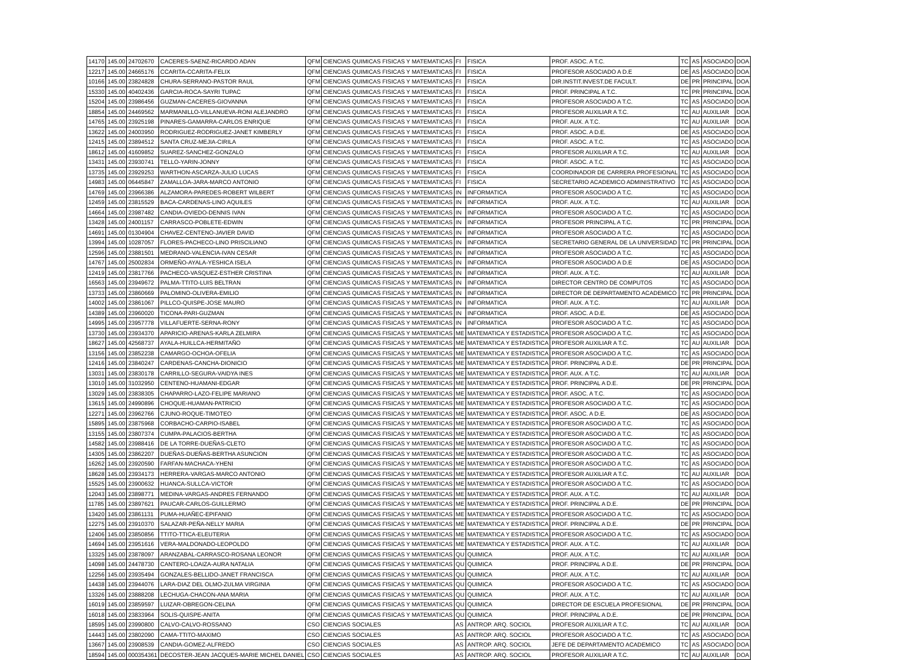| 14170 | 145.00 | 24702670 | CACERES-SAENZ-RICARDO ADAN | QFM | CIENCIAS QUIMICAS FISICAS Y MATEMATICAS | FI | FISICA | PROF. ASOC. A T.C. | TC | AS | ASOCIADO | DOA |
| 12217 | 145.00 | 24665176 | CCARITA-CCARITA-FELIX | QFM | CIENCIAS QUIMICAS FISICAS Y MATEMATICAS | FI | FISICA | PROFESOR ASOCIADO A D.E | DE | AS | ASOCIADO | DOA |
| 10166 | 145.00 | 23824828 | CHURA-SERRANO-PASTOR RAUL | QFM | CIENCIAS QUIMICAS FISICAS Y MATEMATICAS | FI | FISICA | DIR.INSTIT.INVEST.DE FACULT. | DE | PR | PRINCIPAL | DOA |
| 15330 | 145.00 | 40402436 | GARCIA-ROCA-SAYRI TUPAC | QFM | CIENCIAS QUIMICAS FISICAS Y MATEMATICAS | FI | FISICA | PROF. PRINCIPAL A T.C. | TC | PR | PRINCIPAL | DOA |
| 15204 | 145.00 | 23986456 | GUZMAN-CACERES-GIOVANNA | QFM | CIENCIAS QUIMICAS FISICAS Y MATEMATICAS | FI | FISICA | PROFESOR ASOCIADO A T.C. | TC | AS | ASOCIADO | DOA |
| 18854 | 145.00 | 24469562 | MARMANILLO-VILLANUEVA-RONI ALEJANDRO | QFM | CIENCIAS QUIMICAS FISICAS Y MATEMATICAS | FI | FISICA | PROFESOR AUXILIAR A T.C. | TC | AU | AUXILIAR | DOA |
| 14765 | 145.00 | 23925198 | PINARES-GAMARRA-CARLOS ENRIQUE | QFM | CIENCIAS QUIMICAS FISICAS Y MATEMATICAS | FI | FISICA | PROF. AUX. A T.C. | TC | AU | AUXILIAR | DOA |
| 13622 | 145.00 | 24003950 | RODRIGUEZ-RODRIGUEZ-JANET KIMBERLY | QFM | CIENCIAS QUIMICAS FISICAS Y MATEMATICAS | FI | FISICA | PROF. ASOC. A D.E. | DE | AS | ASOCIADO | DOA |
| 12415 | 145.00 | 23894512 | SANTA CRUZ-MEJIA-CIRILA | QFM | CIENCIAS QUIMICAS FISICAS Y MATEMATICAS | FI | FISICA | PROF. ASOC. A T.C. | TC | AS | ASOCIADO | DOA |
| 18612 | 145.00 | 41609852 | SUAREZ-SANCHEZ-GONZALO | QFM | CIENCIAS QUIMICAS FISICAS Y MATEMATICAS | FI | FISICA | PROFESOR AUXILIAR A T.C. | TC | AU | AUXILIAR | DOA |
| 13431 | 145.00 | 23930741 | TELLO-YARIN-JONNY | QFM | CIENCIAS QUIMICAS FISICAS Y MATEMATICAS | FI | FISICA | PROF. ASOC. A T.C. | TC | AS | ASOCIADO | DOA |
| 13735 | 145.00 | 23929253 | WARTHON-ASCARZA-JULIO LUCAS | QFM | CIENCIAS QUIMICAS FISICAS Y MATEMATICAS | FI | FISICA | COORDINADOR DE CARRERA PROFESIONAL | TC | AS | ASOCIADO | DOA |
| 14983 | 145.00 | 06445847 | ZAMALLOA-JARA-MARCO ANTONIO | QFM | CIENCIAS QUIMICAS FISICAS Y MATEMATICAS | FI | FISICA | SECRETARIO ACADEMICO ADMINISTRATIVO | TC | AS | ASOCIADO | DOA |
| 14769 | 145.00 | 23966386 | ALZAMORA-PAREDES-ROBERT WILBERT | QFM | CIENCIAS QUIMICAS FISICAS Y MATEMATICAS | IN | INFORMATICA | PROFESOR ASOCIADO A T.C. | TC | AS | ASOCIADO | DOA |
| 12459 | 145.00 | 23815529 | BACA-CARDENAS-LINO AQUILES | QFM | CIENCIAS QUIMICAS FISICAS Y MATEMATICAS | IN | INFORMATICA | PROF. AUX. A T.C. | TC | AU | AUXILIAR | DOA |
| 14664 | 145.00 | 23987482 | CANDIA-OVIEDO-DENNIS IVAN | QFM | CIENCIAS QUIMICAS FISICAS Y MATEMATICAS | IN | INFORMATICA | PROFESOR ASOCIADO A T.C. | TC | AS | ASOCIADO | DOA |
| 13428 | 145.00 | 24001157 | CARRASCO-POBLETE-EDWIN | QFM | CIENCIAS QUIMICAS FISICAS Y MATEMATICAS | IN | INFORMATICA | PROFESOR PRINCIPAL A T.C. | TC | PR | PRINCIPAL | DOA |
| 14691 | 145.00 | 01304904 | CHAVEZ-CENTENO-JAVIER DAVID | QFM | CIENCIAS QUIMICAS FISICAS Y MATEMATICAS | IN | INFORMATICA | PROFESOR ASOCIADO A T.C. | TC | AS | ASOCIADO | DOA |
| 13994 | 145.00 | 10287057 | FLORES-PACHECO-LINO PRISCILIANO | QFM | CIENCIAS QUIMICAS FISICAS Y MATEMATICAS | IN | INFORMATICA | SECRETARIO GENERAL DE LA UNIVERSIDAD | TC | PR | PRINCIPAL | DOA |
| 12596 | 145.00 | 23881501 | MEDRANO-VALENCIA-IVAN CESAR | QFM | CIENCIAS QUIMICAS FISICAS Y MATEMATICAS | IN | INFORMATICA | PROFESOR ASOCIADO A T.C. | TC | AS | ASOCIADO | DOA |
| 14767 | 145.00 | 25002834 | ORMEÑO-AYALA-YESHICA ISELA | QFM | CIENCIAS QUIMICAS FISICAS Y MATEMATICAS | IN | INFORMATICA | PROFESOR ASOCIADO A D.E | DE | AS | ASOCIADO | DOA |
| 12419 | 145.00 | 23817766 | PACHECO-VASQUEZ-ESTHER CRISTINA | QFM | CIENCIAS QUIMICAS FISICAS Y MATEMATICAS | IN | INFORMATICA | PROF. AUX. A T.C. | TC | AU | AUXILIAR | DOA |
| 16563 | 145.00 | 23949672 | PALMA-TTITO-LUIS BELTRAN | QFM | CIENCIAS QUIMICAS FISICAS Y MATEMATICAS | IN | INFORMATICA | DIRECTOR CENTRO DE COMPUTOS | TC | AS | ASOCIADO | DOA |
| 13733 | 145.00 | 23860669 | PALOMINO-OLIVERA-EMILIO | QFM | CIENCIAS QUIMICAS FISICAS Y MATEMATICAS | IN | INFORMATICA | DIRECTOR DE DEPARTAMENTO ACADEMICO | TC | PR | PRINCIPAL | DOA |
| 14002 | 145.00 | 23861067 | PILLCO-QUISPE-JOSE MAURO | QFM | CIENCIAS QUIMICAS FISICAS Y MATEMATICAS | IN | INFORMATICA | PROF. AUX. A T.C. | TC | AU | AUXILIAR | DOA |
| 14389 | 145.00 | 23960020 | TICONA-PARI-GUZMAN | QFM | CIENCIAS QUIMICAS FISICAS Y MATEMATICAS | IN | INFORMATICA | PROF. ASOC. A D.E. | DE | AS | ASOCIADO | DOA |
| 14995 | 145.00 | 23957778 | VILLAFUERTE-SERNA-RONY | QFM | CIENCIAS QUIMICAS FISICAS Y MATEMATICAS | IN | INFORMATICA | PROFESOR ASOCIADO A T.C. | TC | AS | ASOCIADO | DOA |
| 13730 | 145.00 | 23934370 | APARICIO-ARENAS-KARLA ZELMIRA | QFM | CIENCIAS QUIMICAS FISICAS Y MATEMATICAS | ME | MATEMATICA Y ESTADISTICA | PROFESOR ASOCIADO A T.C. | TC | AS | ASOCIADO | DOA |
| 18627 | 145.00 | 42568737 | AYALA-HUILLCA-HERMITAÑO | QFM | CIENCIAS QUIMICAS FISICAS Y MATEMATICAS | ME | MATEMATICA Y ESTADISTICA | PROFESOR AUXILIAR A T.C. | TC | AU | AUXILIAR | DOA |
| 13156 | 145.00 | 23852238 | CAMARGO-OCHOA-OFELIA | QFM | CIENCIAS QUIMICAS FISICAS Y MATEMATICAS | ME | MATEMATICA Y ESTADISTICA | PROFESOR ASOCIADO A T.C. | TC | AS | ASOCIADO | DOA |
| 12416 | 145.00 | 23840247 | CARDENAS-CANCHA-DIONICIO | QFM | CIENCIAS QUIMICAS FISICAS Y MATEMATICAS | ME | MATEMATICA Y ESTADISTICA | PROF. PRINCIPAL A D.E. | DE | PR | PRINCIPAL | DOA |
| 13031 | 145.00 | 23830178 | CARRILLO-SEGURA-VAIDYA INES | QFM | CIENCIAS QUIMICAS FISICAS Y MATEMATICAS | ME | MATEMATICA Y ESTADISTICA | PROF. AUX. A T.C. | TC | AU | AUXILIAR | DOA |
| 13010 | 145.00 | 31032950 | CENTENO-HUAMANI-EDGAR | QFM | CIENCIAS QUIMICAS FISICAS Y MATEMATICAS | ME | MATEMATICA Y ESTADISTICA | PROF. PRINCIPAL A D.E. | DE | PR | PRINCIPAL | DOA |
| 13029 | 145.00 | 23838305 | CHAPARRO-LAZO-FELIPE MARIANO | QFM | CIENCIAS QUIMICAS FISICAS Y MATEMATICAS | ME | MATEMATICA Y ESTADISTICA | PROF. ASOC. A T.C. | TC | AS | ASOCIADO | DOA |
| 13615 | 145.00 | 24990896 | CHOQUE-HUAMAN-PATRICIO | QFM | CIENCIAS QUIMICAS FISICAS Y MATEMATICAS | ME | MATEMATICA Y ESTADISTICA | PROFESOR ASOCIADO A T.C. | TC | AS | ASOCIADO | DOA |
| 12271 | 145.00 | 23962766 | CJUNO-ROQUE-TIMOTEO | QFM | CIENCIAS QUIMICAS FISICAS Y MATEMATICAS | ME | MATEMATICA Y ESTADISTICA | PROF. ASOC. A D.E. | DE | AS | ASOCIADO | DOA |
| 15895 | 145.00 | 23875968 | CORBACHO-CARPIO-ISABEL | QFM | CIENCIAS QUIMICAS FISICAS Y MATEMATICAS | ME | MATEMATICA Y ESTADISTICA | PROFESOR ASOCIADO A T.C. | TC | AS | ASOCIADO | DOA |
| 13155 | 145.00 | 23807374 | CUMPA-PALACIOS-BERTHA | QFM | CIENCIAS QUIMICAS FISICAS Y MATEMATICAS | ME | MATEMATICA Y ESTADISTICA | PROFESOR ASOCIADO A T.C. | TC | AS | ASOCIADO | DOA |
| 14582 | 145.00 | 23988416 | DE LA TORRE-DUEÑAS-CLETO | QFM | CIENCIAS QUIMICAS FISICAS Y MATEMATICAS | ME | MATEMATICA Y ESTADISTICA | PROFESOR ASOCIADO A T.C. | TC | AS | ASOCIADO | DOA |
| 14305 | 145.00 | 23862207 | DUEÑAS-DUEÑAS-BERTHA ASUNCION | QFM | CIENCIAS QUIMICAS FISICAS Y MATEMATICAS | ME | MATEMATICA Y ESTADISTICA | PROFESOR ASOCIADO A T.C. | TC | AS | ASOCIADO | DOA |
| 16262 | 145.00 | 23920590 | FARFAN-MACHACA-YHENI | QFM | CIENCIAS QUIMICAS FISICAS Y MATEMATICAS | ME | MATEMATICA Y ESTADISTICA | PROFESOR ASOCIADO A T.C. | TC | AS | ASOCIADO | DOA |
| 18628 | 145.00 | 23934173 | HERRERA-VARGAS-MARCO ANTONIO | QFM | CIENCIAS QUIMICAS FISICAS Y MATEMATICAS | ME | MATEMATICA Y ESTADISTICA | PROFESOR AUXILIAR A T.C. | TC | AU | AUXILIAR | DOA |
| 15525 | 145.00 | 23900632 | HUANCA-SULLCA-VICTOR | QFM | CIENCIAS QUIMICAS FISICAS Y MATEMATICAS | ME | MATEMATICA Y ESTADISTICA | PROFESOR ASOCIADO A T.C. | TC | AS | ASOCIADO | DOA |
| 12043 | 145.00 | 23898771 | MEDINA-VARGAS-ANDRES FERNANDO | QFM | CIENCIAS QUIMICAS FISICAS Y MATEMATICAS | ME | MATEMATICA Y ESTADISTICA | PROF. AUX. A T.C. | TC | AU | AUXILIAR | DOA |
| 11785 | 145.00 | 23897621 | PAUCAR-CARLOS-GUILLERMO | QFM | CIENCIAS QUIMICAS FISICAS Y MATEMATICAS | ME | MATEMATICA Y ESTADISTICA | PROF. PRINCIPAL A D.E. | DE | PR | PRINCIPAL | DOA |
| 13420 | 145.00 | 23861131 | PUMA-HUAÑEC-EPIFANIO | QFM | CIENCIAS QUIMICAS FISICAS Y MATEMATICAS | ME | MATEMATICA Y ESTADISTICA | PROFESOR ASOCIADO A T.C. | TC | AS | ASOCIADO | DOA |
| 12275 | 145.00 | 23910370 | SALAZAR-PEÑA-NELLY MARIA | QFM | CIENCIAS QUIMICAS FISICAS Y MATEMATICAS | ME | MATEMATICA Y ESTADISTICA | PROF. PRINCIPAL A D.E. | DE | PR | PRINCIPAL | DOA |
| 12406 | 145.00 | 23850856 | TTITO-TTICA-ELEUTERIA | QFM | CIENCIAS QUIMICAS FISICAS Y MATEMATICAS | ME | MATEMATICA Y ESTADISTICA | PROFESOR ASOCIADO A T.C. | TC | AS | ASOCIADO | DOA |
| 14694 | 145.00 | 23951616 | VERA-MALDONADO-LEOPOLDO | QFM | CIENCIAS QUIMICAS FISICAS Y MATEMATICAS | ME | MATEMATICA Y ESTADISTICA | PROF. AUX. A T.C. | TC | AU | AUXILIAR | DOA |
| 13325 | 145.00 | 23878097 | ARANZABAL-CARRASCO-ROSANA LEONOR | QFM | CIENCIAS QUIMICAS FISICAS Y MATEMATICAS | QU | QUIMICA | PROF. AUX. A T.C. | TC | AU | AUXILIAR | DOA |
| 14098 | 145.00 | 24478730 | CANTERO-LOAIZA-AURA NATALIA | QFM | CIENCIAS QUIMICAS FISICAS Y MATEMATICAS | QU | QUIMICA | PROF. PRINCIPAL A D.E. | DE | PR | PRINCIPAL | DOA |
| 12256 | 145.00 | 23935494 | GONZALES-BELLIDO-JANET FRANCISCA | QFM | CIENCIAS QUIMICAS FISICAS Y MATEMATICAS | QU | QUIMICA | PROF. AUX. A T.C. | TC | AU | AUXILIAR | DOA |
| 14438 | 145.00 | 23944076 | LARA-DIAZ DEL OLMO-ZULMA VIRGINIA | QFM | CIENCIAS QUIMICAS FISICAS Y MATEMATICAS | QU | QUIMICA | PROFESOR ASOCIADO A T.C. | TC | AS | ASOCIADO | DOA |
| 13326 | 145.00 | 23888208 | LECHUGA-CHACON-ANA MARIA | QFM | CIENCIAS QUIMICAS FISICAS Y MATEMATICAS | QU | QUIMICA | PROF. AUX. A T.C. | TC | AU | AUXILIAR | DOA |
| 16019 | 145.00 | 23859597 | LUIZAR-OBREGON-CELINA | QFM | CIENCIAS QUIMICAS FISICAS Y MATEMATICAS | QU | QUIMICA | DIRECTOR DE ESCUELA PROFESIONAL | DE | PR | PRINCIPAL | DOA |
| 16018 | 145.00 | 23833964 | SOLIS-QUISPE-ANITA | QFM | CIENCIAS QUIMICAS FISICAS Y MATEMATICAS | QU | QUIMICA | PROF. PRINCIPAL A D.E. | DE | PR | PRINCIPAL | DOA |
| 18595 | 145.00 | 23990800 | CALVO-CALVO-ROSSANO | CSO | CIENCIAS SOCIALES | AS | ANTROP. ARQ. SOCIOL | PROFESOR AUXILIAR A T.C. | TC | AU | AUXILIAR | DOA |
| 14443 | 145.00 | 23802090 | CAMA-TTITO-MAXIMO | CSO | CIENCIAS SOCIALES | AS | ANTROP. ARQ. SOCIOL | PROFESOR ASOCIADO A T.C. | TC | AS | ASOCIADO | DOA |
| 13667 | 145.00 | 23908539 | CANDIA-GOMEZ-ALFREDO | CSO | CIENCIAS SOCIALES | AS | ANTROP. ARQ. SOCIOL | JEFE DE DEPARTAMENTO ACADEMICO | TC | AS | ASOCIADO | DOA |
| 18594 | 145.00 | 000354361 | DECOSTER-JEAN JACQUES-MARIE MICHEL DANIEL | CSO | CIENCIAS SOCIALES | AS | ANTROP. ARQ. SOCIOL | PROFESOR AUXILIAR A T.C. | TC | AU | AUXILIAR | DOA |